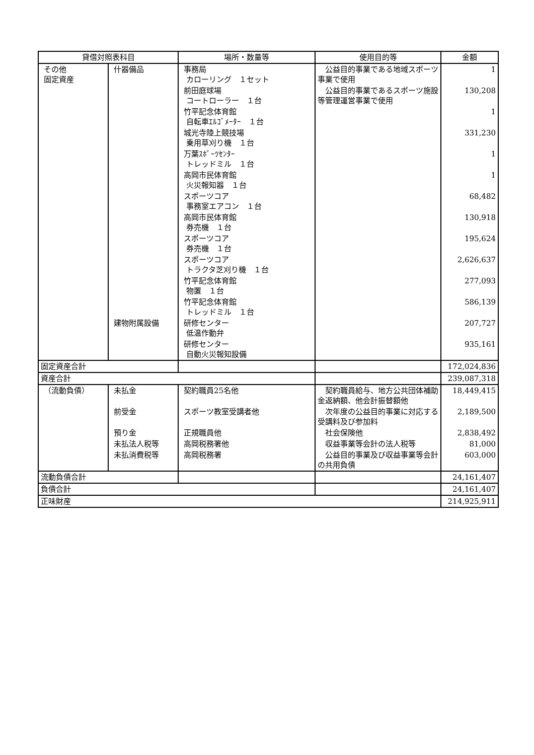| 貸借対照表科目 | | 場所・数量等 | 使用目的等 | 金額 |
| --- | --- | --- | --- | --- |
| その他 固定資産 | 什器備品 | 事務局 カローリング １セット | 公益目的事業である地域スポーツ事業で使用 | 1 |
| | | 前田庭球場 コートローラー １台 | 公益目的事業であるスポーツ施設等管理運営事業で使用 | 130,208 |
| | | 竹平記念体育館 自転車ｴﾙｺﾞﾒｰﾀｰ １台 | | 1 |
| | | 城光寺陸上競技場 乗用草刈り機 １台 | | 331,230 |
| | | 万葉ｽﾎﾟｰﾂｾﾝﾀｰ トレッドミル １台 | | 1 |
| | | 高岡市民体育館 火災報知器 １台 | | 1 |
| | | スポーツコア 事務室エアコン １台 | | 68,482 |
| | | 高岡市民体育館 券売機 １台 | | 130,918 |
| | | スポーツコア 券売機 １台 | | 195,624 |
| | | スポーツコア トラクタ芝刈り機 １台 | | 2,626,637 |
| | | 竹平記念体育館 物置 １台 | | 277,093 |
| | | 竹平記念体育館 トレッドミル １台 | | 586,139 |
| | 建物附属設備 | 研修センター 低温作動弁 | | 207,727 |
| | | 研修センター 自動火災報知設備 | | 935,161 |
| 固定資産合計 | | | | 172,024,836 |
| 資産合計 | | | | 239,087,318 |
| （流動負債） | 未払金 | 契約職員25名他 | 契約職員給与、地方公共団体補助金返納額、他会計振替額他 | 18,449,415 |
| | 前受金 | スポーツ教室受講者他 | 次年度の公益目的事業に対応する受講料及び参加料 | 2,189,500 |
| | 預り金 | 正規職員他 | 社会保険他 | 2,838,492 |
| | 未払法人税等 | 高岡税務署他 | 収益事業等会計の法人税等 | 81,000 |
| | 未払消費税等 | 高岡税務署 | 公益目的事業及び収益事業等会計の共用負債 | 603,000 |
| 流動負債合計 | | | | 24,161,407 |
| 負債合計 | | | | 24,161,407 |
| 正味財産 | | | | 214,925,911 |